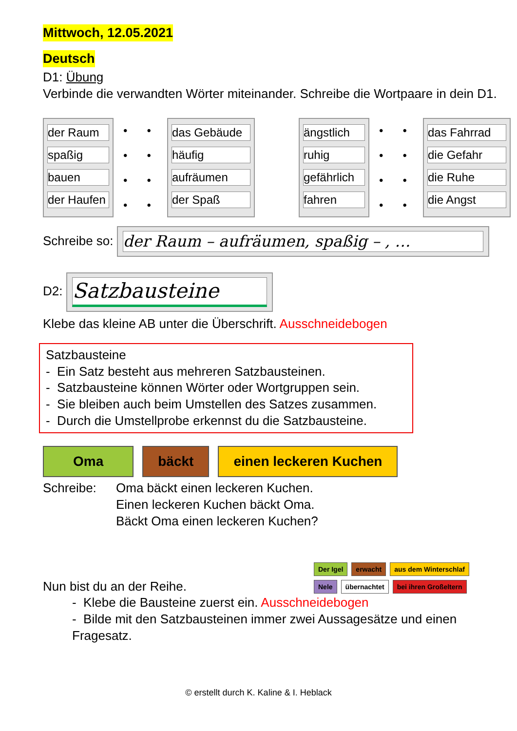Mittwoch, 12.05.2021
Deutsch
D1: Übung
Verbinde die verwandten Wörter miteinander. Schreibe die Wortpaare in dein D1.
der Raum
spaßig
bauen
der Haufen
• •
• •
• •
• •
das Gebäude
häufig
aufräumen
der Spaß
ängstlich
ruhig
gefährlich
fahren
• •
• •
• •
• •
das Fahrrad
die Gefahr
die Ruhe
die Angst
Schreibe so: der Raum – aufräumen, spaßig – , …
D2: Satzbausteine
Klebe das kleine AB unter die Überschrift. Ausschneidebogen
Satzbausteine
- Ein Satz besteht aus mehreren Satzbausteinen.
- Satzbausteine können Wörter oder Wortgruppen sein.
- Sie bleiben auch beim Umstellen des Satzes zusammen.
- Durch die Umstellprobe erkennst du die Satzbausteine.
Oma bäckt einen leckeren Kuchen
Schreibe: Oma bäckt einen leckeren Kuchen.
Einen leckeren Kuchen bäckt Oma.
Bäckt Oma einen leckeren Kuchen?
Der Igel erwacht aus dem Winterschlaf
Nele übernachtet bei ihren Großeltern
Nun bist du an der Reihe.
- Klebe die Bausteine zuerst ein. Ausschneidebogen
- Bilde mit den Satzbausteinen immer zwei Aussagesätze und einen Fragesatz.
© erstellt durch K. Kaline & I. Heblack